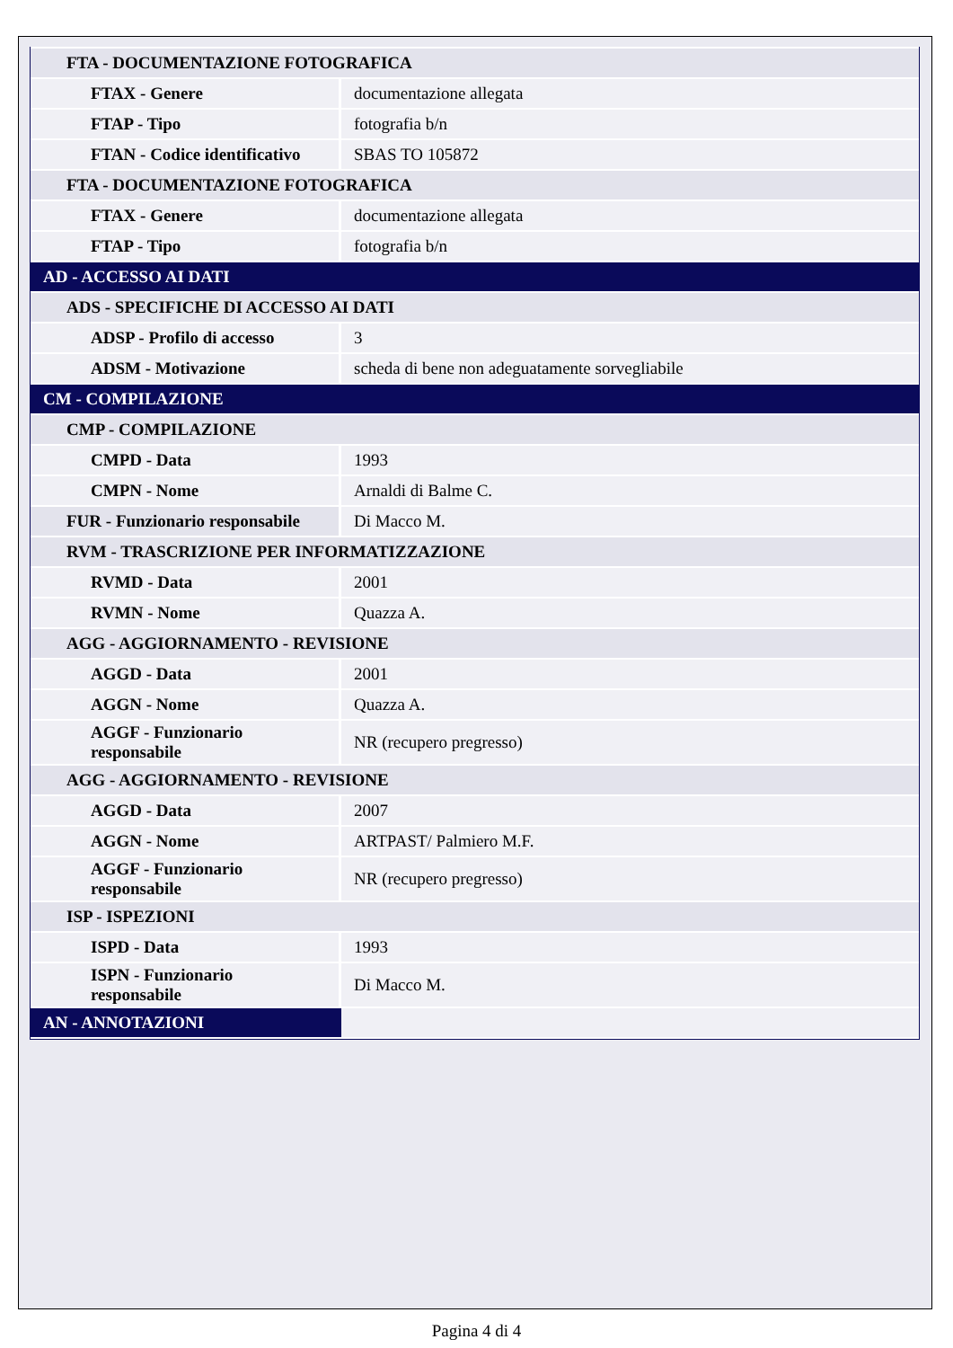| FTA - DOCUMENTAZIONE FOTOGRAFICA | |
| FTAX - Genere | documentazione allegata |
| FTAP - Tipo | fotografia b/n |
| FTAN - Codice identificativo | SBAS TO 105872 |
| FTA - DOCUMENTAZIONE FOTOGRAFICA | |
| FTAX - Genere | documentazione allegata |
| FTAP - Tipo | fotografia b/n |
| AD - ACCESSO AI DATI | |
| ADS - SPECIFICHE DI ACCESSO AI DATI | |
| ADSP - Profilo di accesso | 3 |
| ADSM - Motivazione | scheda di bene non adeguatamente sorvegliabile |
| CM - COMPILAZIONE | |
| CMP - COMPILAZIONE | |
| CMPD - Data | 1993 |
| CMPN - Nome | Arnaldi di Balme C. |
| FUR - Funzionario responsabile | Di Macco M. |
| RVM - TRASCRIZIONE PER INFORMATIZZAZIONE | |
| RVMD - Data | 2001 |
| RVMN - Nome | Quazza A. |
| AGG - AGGIORNAMENTO - REVISIONE | |
| AGGD - Data | 2001 |
| AGGN - Nome | Quazza A. |
| AGGF - Funzionario responsabile | NR (recupero pregresso) |
| AGG - AGGIORNAMENTO - REVISIONE | |
| AGGD - Data | 2007 |
| AGGN - Nome | ARTPAST/ Palmiero M.F. |
| AGGF - Funzionario responsabile | NR (recupero pregresso) |
| ISP - ISPEZIONI | |
| ISPD - Data | 1993 |
| ISPN - Funzionario responsabile | Di Macco M. |
| AN - ANNOTAZIONI | |
Pagina 4 di 4